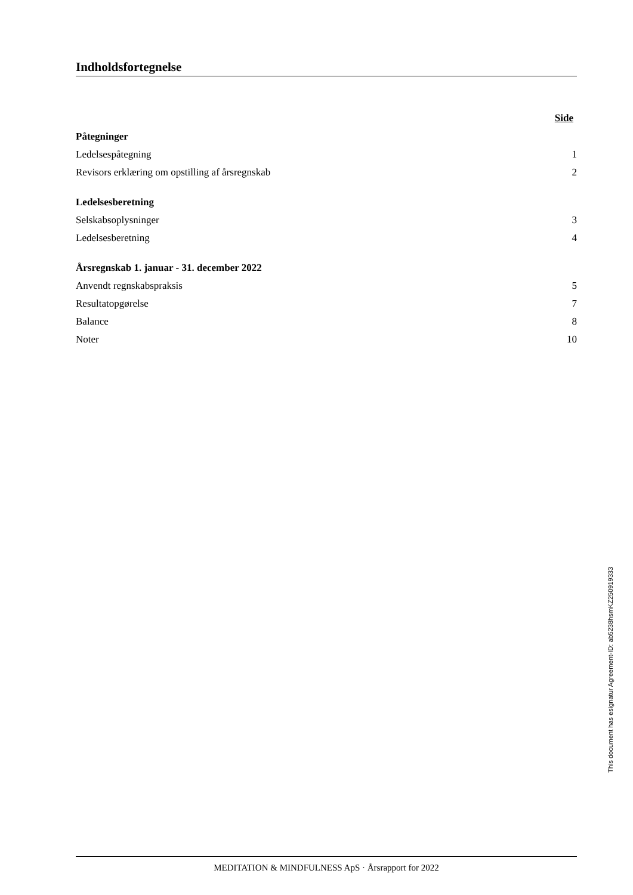Indholdsfortegnelse
Side
Påtegninger
Ledelsespåtegning 1
Revisors erklæring om opstilling af årsregnskab 2
Ledelsesberetning
Selskabsoplysninger 3
Ledelsesberetning 4
Årsregnskab 1. januar - 31. december 2022
Anvendt regnskabspraksis 5
Resultatopgørelse 7
Balance 8
Noter 10
This document has esignatur Agreement-ID: ab5238hsmKZ250919333
MEDITATION & MINDFULNESS ApS · Årsrapport for 2022